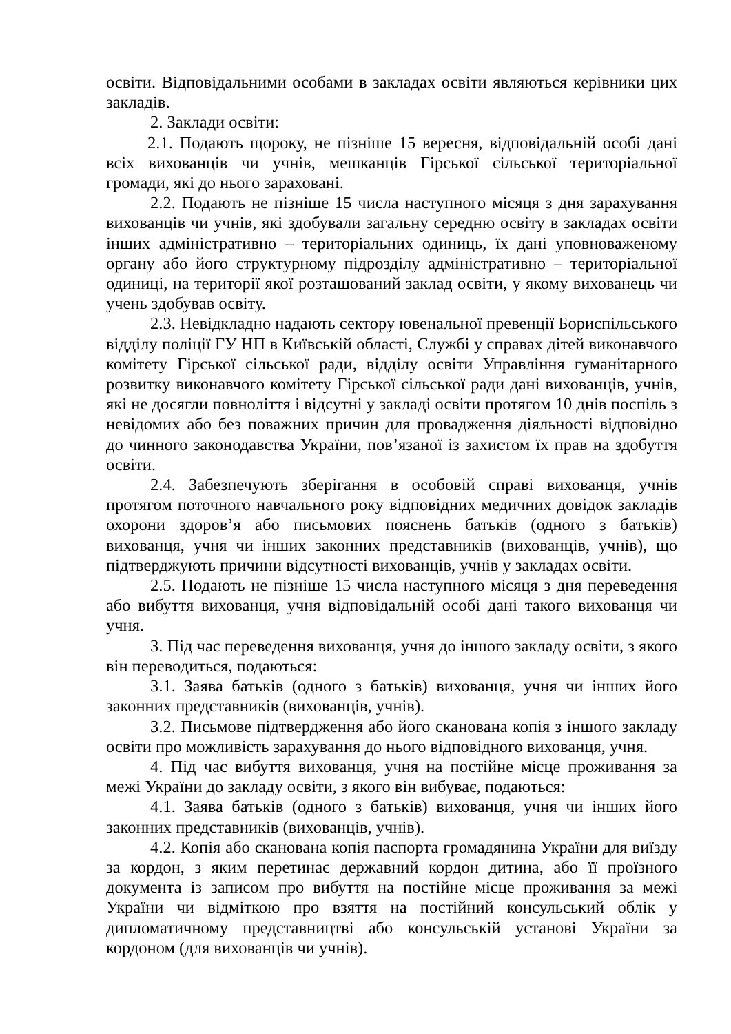освіти. Відповідальними особами в закладах освіти являються керівники цих закладів.
2. Заклади освіти:
2.1. Подають щороку, не пізніше 15 вересня, відповідальній особі дані всіх вихованців чи учнів, мешканців Гірської сільської територіальної громади, які до нього зараховані.
2.2. Подають не пізніше 15 числа наступного місяця з дня зарахування вихованців чи учнів, які здобували загальну середню освіту в закладах освіти інших адміністративно – територіальних одиниць, їх дані уповноваженому органу або його структурному підрозділу адміністративно – територіальної одиниці, на території якої розташований заклад освіти, у якому вихованець чи учень здобував освіту.
2.3. Невідкладно надають сектору ювенальної превенції Бориспільського відділу поліції ГУ НП в Київській області, Службі у справах дітей виконавчого комітету Гірської сільської ради, відділу освіти Управління гуманітарного розвитку виконавчого комітету Гірської сільської ради дані вихованців, учнів, які не досягли повноліття і відсутні у закладі освіти протягом 10 днів поспіль з невідомих або без поважних причин для провадження діяльності відповідно до чинного законодавства України, пов’язаної із захистом їх прав на здобуття освіти.
2.4. Забезпечують зберігання в особовій справі вихованця, учнів протягом поточного навчального року відповідних медичних довідок закладів охорони здоров’я або письмових пояснень батьків (одного з батьків) вихованця, учня чи інших законних представників (вихованців, учнів), що підтверджують причини відсутності вихованців, учнів у закладах освіти.
2.5. Подають не пізніше 15 числа наступного місяця з дня переведення або вибуття вихованця, учня відповідальній особі дані такого вихованця чи учня.
3. Під час переведення вихованця, учня до іншого закладу освіти, з якого він переводиться, подаються:
3.1. Заява батьків (одного з батьків) вихованця, учня чи інших його законних представників (вихованців, учнів).
3.2. Письмове підтвердження або його сканована копія з іншого закладу освіти про можливість зарахування до нього відповідного вихованця, учня.
4. Під час вибуття вихованця, учня на постійне місце проживання за межі України до закладу освіти, з якого він вибуває, подаються:
4.1. Заява батьків (одного з батьків) вихованця, учня чи інших його законних представників (вихованців, учнів).
4.2. Копія або сканована копія паспорта громадянина України для виїзду за кордон, з яким перетинає державний кордон дитина, або її проїзного документа із записом про вибуття на постійне місце проживання за межі України чи відміткою про взяття на постійний консульський облік у дипломатичному представництві або консульській установі України за кордоном (для вихованців чи учнів).